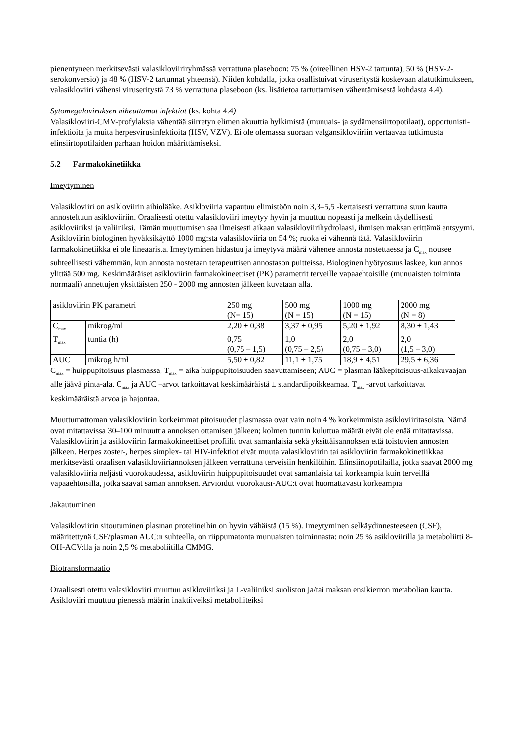pienentyneen merkitsevästi valasikloviiriryhmässä verrattuna plaseboon: 75 % (oireellinen HSV-2 tartunta), 50 % (HSV-2-serokonversio) ja 48 % (HSV-2 tartunnat yhteensä). Niiden kohdalla, jotka osallistuivat viruseritystä koskevaan alatutkimukseen, valasikloviiri vähensi viruseritystä 73 % verrattuna plaseboon (ks. lisätietoa tartuttamisen vähentämisestä kohdasta 4.4).
Sytomegaloviruksen aiheuttamat infektiot (ks. kohta 4.4)
Valasikloviiri-CMV-profylaksia vähentää siirretyn elimen akuuttia hylkimistä (munuais- ja sydämensiirtopotilaat), opportunisti-infektioita ja muita herpesvirusinfektioita (HSV, VZV). Ei ole olemassa suoraan valgansikloviiriin vertaavaa tutkimusta elinsiirtopotilaiden parhaan hoidon määrittämiseksi.
5.2 Farmakokinetiikka
Imeytyminen
Valasikloviiri on asikloviirin aihiolääke. Asikloviiria vapautuu elimistöön noin 3,3–5,5 -kertaisesti verrattuna suun kautta annosteltuun asikloviiriin. Oraalisesti otettu valasikloviiri imeytyy hyvin ja muuttuu nopeasti ja melkein täydellisesti asikloviiriksi ja valiiniksi. Tämän muuttumisen saa ilmeisesti aikaan valasikloviirihydrolaasi, ihmisen maksan erittämä entsyymi. Asikloviirin biologinen hyväksikäyttö 1000 mg:sta valasikloviiria on 54 %; ruoka ei vähennä tätä. Valasikloviirin farmakokinetiikka ei ole lineaarista. Imeytyminen hidastuu ja imeytyvä määrä vähenee annosta nostettaessa ja C<sub>max</sub> nousee suhteellisesti vähemmän, kun annosta nostetaan terapeuttisen annostason puitteissa. Biologinen hyötyosuus laskee, kun annos ylittää 500 mg. Keskimääräiset asikloviirin farmakokineettiset (PK) parametrit terveille vapaaehtoisille (munuaisten toiminta normaali) annettujen yksittäisten 250 - 2000 mg annosten jälkeen kuvataan alla.
| asikloviirin PK parametri | | 250 mg (N= 15) | 500 mg (N = 15) | 1000 mg (N = 15) | 2000 mg (N = 8) |
| C<sub>max</sub> | mikrog/ml | 2,20 ± 0,38 | 3,37 ± 0,95 | 5,20 ± 1,92 | 8,30 ± 1,43 |
| T<sub>max</sub> | tuntia (h) | 0,75 (0,75 – 1,5) | 1,0 (0,75 – 2,5) | 2,0 (0,75 – 3,0) | 2,0 (1,5 – 3,0) |
| AUC | mikrog h/ml | 5,50 ± 0,82 | 11,1 ± 1,75 | 18,9 ± 4,51 | 29,5 ± 6,36 |
C<sub>max</sub> = huippupitoisuus plasmassa; T<sub>max</sub> = aika huippupitoisuuden saavuttamiseen; AUC = plasman lääkepitoisuus-aikakuvaajan alle jäävä pinta-ala. C<sub>max</sub> ja AUC –arvot tarkoittavat keskimääräistä ± standardipoikkeamaa. T<sub>max</sub> -arvot tarkoittavat keskimääräistä arvoa ja hajontaa.
Muuttumattoman valasikloviirin korkeimmat pitoisuudet plasmassa ovat vain noin 4 % korkeimmista asikloviiritasoista. Nämä ovat mitattavissa 30–100 minuuttia annoksen ottamisen jälkeen; kolmen tunnin kuluttua määrät eivät ole enää mitattavissa. Valasikloviirin ja asikloviirin farmakokineettiset profiilit ovat samanlaisia sekä yksittäisannoksen että toistuvien annosten jälkeen. Herpes zoster-, herpes simplex- tai HIV-infektiot eivät muuta valasikloviirin tai asikloviirin farmakokinetiikkaa merkitsevästi oraalisen valasikloviiriannoksen jälkeen verrattuna terveisiin henkilöihin. Elinsiirtopotilailla, jotka saavat 2000 mg valasikloviiria neljästi vuorokaudessa, asikloviirin huippupitoisuudet ovat samanlaisia tai korkeampia kuin terveillä vapaaehtoisilla, jotka saavat saman annoksen. Arvioidut vuorokausi-AUC:t ovat huomattavasti korkeampia.
Jakautuminen
Valasikloviirin sitoutuminen plasman proteiineihin on hyvin vähäistä (15 %). Imeytyminen selkäydinnesteeseen (CSF), määritettynä CSF/plasman AUC:n suhteella, on riippumatonta munuaisten toiminnasta: noin 25 % asikloviirilla ja metaboliitti 8-OH-ACV:lla ja noin 2,5 % metaboliitilla CMMG.
Biotransformaatio
Oraalisesti otettu valasikloviiri muuttuu asikloviiriksi ja L-valiiniksi suoliston ja/tai maksan ensikierron metabolian kautta. Asikloviiri muuttuu pienessä määrin inaktiiveiksi metaboliiteiksi